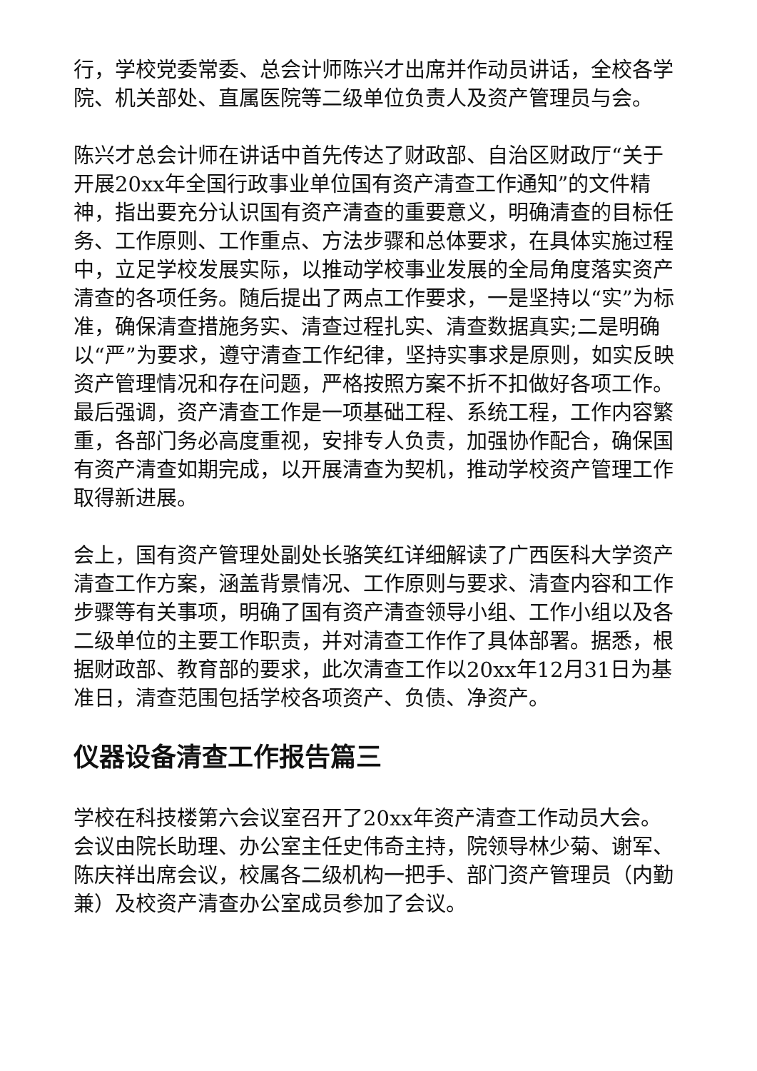行，学校党委常委、总会计师陈兴才出席并作动员讲话，全校各学院、机关部处、直属医院等二级单位负责人及资产管理员与会。
陈兴才总会计师在讲话中首先传达了财政部、自治区财政厅“关于开展20xx年全国行政事业单位国有资产清查工作通知”的文件精神，指出要充分认识国有资产清查的重要意义，明确清查的目标任务、工作原则、工作重点、方法步骤和总体要求，在具体实施过程中，立足学校发展实际，以推动学校事业发展的全局角度落实资产清查的各项任务。随后提出了两点工作要求，一是坚持以“实”为标准，确保清查措施务实、清查过程扎实、清查数据真实;二是明确以“严”为要求，遵守清查工作纪律，坚持实事求是原则，如实反映资产管理情况和存在问题，严格按照方案不折不扣做好各项工作。最后强调，资产清查工作是一项基础工程、系统工程，工作内容繁重，各部门务必高度重视，安排专人负责，加强协作配合，确保国有资产清查如期完成，以开展清查为契机，推动学校资产管理工作取得新进展。
会上，国有资产管理处副处长骆笑红详细解读了广西医科大学资产清查工作方案，涵盖背景情况、工作原则与要求、清查内容和工作步骤等有关事项，明确了国有资产清查领导小组、工作小组以及各二级单位的主要工作职责，并对清查工作作了具体部署。据悉，根据财政部、教育部的要求，此次清查工作以20xx年12月31日为基准日，清查范围包括学校各项资产、负债、净资产。
仪器设备清查工作报告篇三
学校在科技楼第六会议室召开了20xx年资产清查工作动员大会。会议由院长助理、办公室主任史伟奇主持，院领导林少菊、谢军、陈庆祥出席会议，校属各二级机构一把手、部门资产管理员（内勤兼）及校资产清查办公室成员参加了会议。